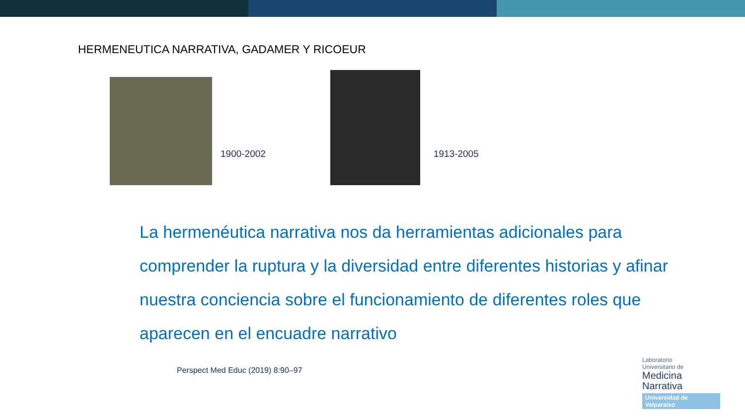HERMENEUTICA NARRATIVA, GADAMER Y RICOEUR
1900-2002
1913-2005
La hermenéutica narrativa nos da herramientas adicionales para comprender la ruptura y la diversidad entre diferentes historias y afinar nuestra conciencia sobre el funcionamiento de diferentes roles que aparecen en el encuadre narrativo
Perspect Med Educ (2019) 8:90–97
Laboratorio
Universitario de
Medicina
Narrativa
Universidad de Valparaíso